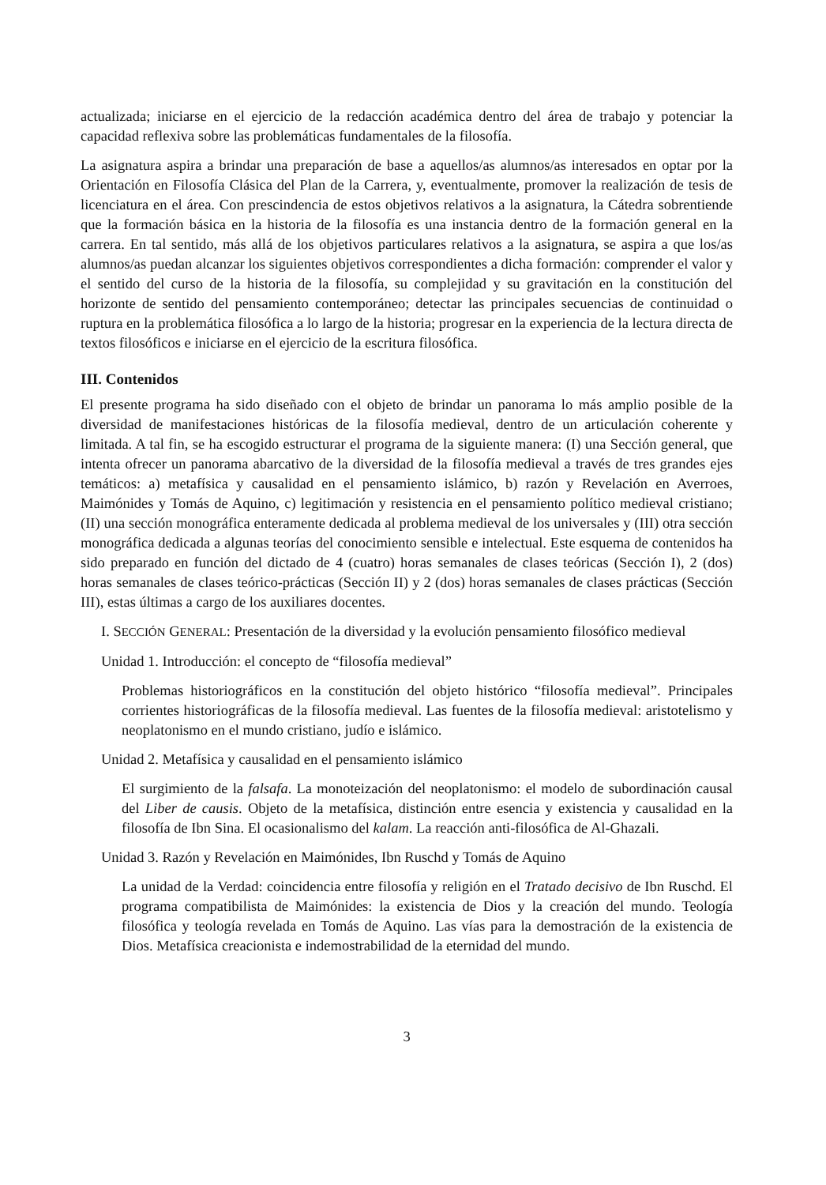actualizada; iniciarse en el ejercicio de la redacción académica dentro del área de trabajo y potenciar la capacidad reflexiva sobre las problemáticas fundamentales de la filosofía.
La asignatura aspira a brindar una preparación de base a aquellos/as alumnos/as interesados en optar por la Orientación en Filosofía Clásica del Plan de la Carrera, y, eventualmente, promover la realización de tesis de licenciatura en el área. Con prescindencia de estos objetivos relativos a la asignatura, la Cátedra sobrentiende que la formación básica en la historia de la filosofía es una instancia dentro de la formación general en la carrera. En tal sentido, más allá de los objetivos particulares relativos a la asignatura, se aspira a que los/as alumnos/as puedan alcanzar los siguientes objetivos correspondientes a dicha formación: comprender el valor y el sentido del curso de la historia de la filosofía, su complejidad y su gravitación en la constitución del horizonte de sentido del pensamiento contemporáneo; detectar las principales secuencias de continuidad o ruptura en la problemática filosófica a lo largo de la historia; progresar en la experiencia de la lectura directa de textos filosóficos e iniciarse en el ejercicio de la escritura filosófica.
III. Contenidos
El presente programa ha sido diseñado con el objeto de brindar un panorama lo más amplio posible de la diversidad de manifestaciones históricas de la filosofía medieval, dentro de un articulación coherente y limitada. A tal fin, se ha escogido estructurar el programa de la siguiente manera: (I) una Sección general, que intenta ofrecer un panorama abarcativo de la diversidad de la filosofía medieval a través de tres grandes ejes temáticos: a) metafísica y causalidad en el pensamiento islámico, b) razón y Revelación en Averroes, Maimónides y Tomás de Aquino, c) legitimación y resistencia en el pensamiento político medieval cristiano; (II) una sección monográfica enteramente dedicada al problema medieval de los universales y (III) otra sección monográfica dedicada a algunas teorías del conocimiento sensible e intelectual. Este esquema de contenidos ha sido preparado en función del dictado de 4 (cuatro) horas semanales de clases teóricas (Sección I), 2 (dos) horas semanales de clases teórico-prácticas (Sección II) y 2 (dos) horas semanales de clases prácticas (Sección III), estas últimas a cargo de los auxiliares docentes.
I. SECCIÓN GENERAL: Presentación de la diversidad y la evolución pensamiento filosófico medieval
Unidad 1. Introducción: el concepto de “filosofía medieval”
Problemas historiográficos en la constitución del objeto histórico “filosofía medieval”. Principales corrientes historiográficas de la filosofía medieval. Las fuentes de la filosofía medieval: aristotelismo y neoplatonismo en el mundo cristiano, judío e islámico.
Unidad 2. Metafísica y causalidad en el pensamiento islámico
El surgimiento de la falsafa. La monoteización del neoplatonismo: el modelo de subordinación causal del Liber de causis. Objeto de la metafísica, distinción entre esencia y existencia y causalidad en la filosofía de Ibn Sina. El ocasionalismo del kalam. La reacción anti-filosófica de Al-Ghazali.
Unidad 3. Razón y Revelación en Maimónides, Ibn Ruschd y Tomás de Aquino
La unidad de la Verdad: coincidencia entre filosofía y religión en el Tratado decisivo de Ibn Ruschd. El programa compatibilista de Maimónides: la existencia de Dios y la creación del mundo. Teología filosófica y teología revelada en Tomás de Aquino. Las vías para la demostración de la existencia de Dios. Metafísica creacionista e indemostrabilidad de la eternidad del mundo.
3